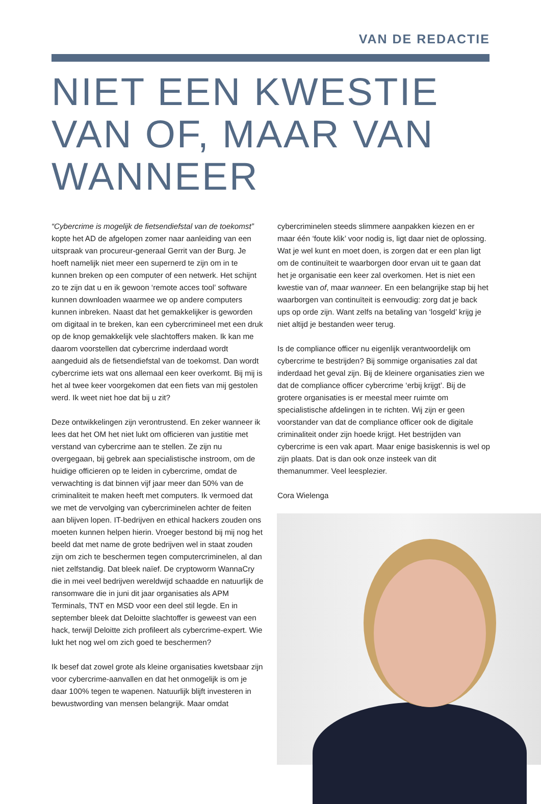VAN DE REDACTIE
NIET EEN KWESTIE VAN OF, MAAR VAN WANNEER
“Cybercrime is mogelijk de fietsendiefstal van de toekomst” kopte het AD de afgelopen zomer naar aanleiding van een uitspraak van procureur-generaal Gerrit van der Burg. Je hoeft namelijk niet meer een supernerd te zijn om in te kunnen breken op een computer of een netwerk. Het schijnt zo te zijn dat u en ik gewoon ‘remote acces tool’ software kunnen downloaden waarmee we op andere computers kunnen inbreken. Naast dat het gemakkelijker is geworden om digitaal in te breken, kan een cybercrimineel met een druk op de knop gemakkelijk vele slachtoffers maken. Ik kan me daarom voorstellen dat cybercrime inderdaad wordt aangeduid als de fietsendiefstal van de toekomst. Dan wordt cybercrime iets wat ons allemaal een keer overkomt. Bij mij is het al twee keer voorgekomen dat een fiets van mij gestolen werd. Ik weet niet hoe dat bij u zit?
Deze ontwikkelingen zijn verontrustend. En zeker wanneer ik lees dat het OM het niet lukt om officieren van justitie met verstand van cybercrime aan te stellen. Ze zijn nu overgegaan, bij gebrek aan specialistische instroom, om de huidige officieren op te leiden in cybercrime, omdat de verwachting is dat binnen vijf jaar meer dan 50% van de criminaliteit te maken heeft met computers. Ik vermoed dat we met de vervolging van cybercriminelen achter de feiten aan blijven lopen. IT-bedrijven en ethical hackers zouden ons moeten kunnen helpen hierin. Vroeger bestond bij mij nog het beeld dat met name de grote bedrijven wel in staat zouden zijn om zich te beschermen tegen computercriminelen, al dan niet zelfstandig. Dat bleek naïef. De cryptoworm WannaCry die in mei veel bedrijven wereldwijd schaadde en natuurlijk de ransomware die in juni dit jaar organisaties als APM Terminals, TNT en MSD voor een deel stil legde. En in september bleek dat Deloitte slachtoffer is geweest van een hack, terwijl Deloitte zich profileert als cybercrime-expert. Wie lukt het nog wel om zich goed te beschermen?
Ik besef dat zowel grote als kleine organisaties kwetsbaar zijn voor cybercrime-aanvallen en dat het onmogelijk is om je daar 100% tegen te wapenen. Natuurlijk blijft investeren in bewustwording van mensen belangrijk. Maar omdat
cybercriminelen steeds slimmere aanpakken kiezen en er maar één ‘foute klik’ voor nodig is, ligt daar niet de oplossing. Wat je wel kunt en moet doen, is zorgen dat er een plan ligt om de continuïteit te waarborgen door ervan uit te gaan dat het je organisatie een keer zal overkomen. Het is niet een kwestie van of, maar wanneer. En een belangrijke stap bij het waarborgen van continuïteit is eenvoudig: zorg dat je back ups op orde zijn. Want zelfs na betaling van ‘losgeld’ krijg je niet altijd je bestanden weer terug.
Is de compliance officer nu eigenlijk verantwoordelijk om cybercrime te bestrijden? Bij sommige organisaties zal dat inderdaad het geval zijn. Bij de kleinere organisaties zien we dat de compliance officer cybercrime ‘erbij krijgt’. Bij de grotere organisaties is er meestal meer ruimte om specialistische afdelingen in te richten. Wij zijn er geen voorstander van dat de compliance officer ook de digitale criminaliteit onder zijn hoede krijgt. Het bestrijden van cybercrime is een vak apart. Maar enige basiskennis is wel op zijn plaats. Dat is dan ook onze insteek van dit themanummer. Veel leesplezier.
Cora Wielenga